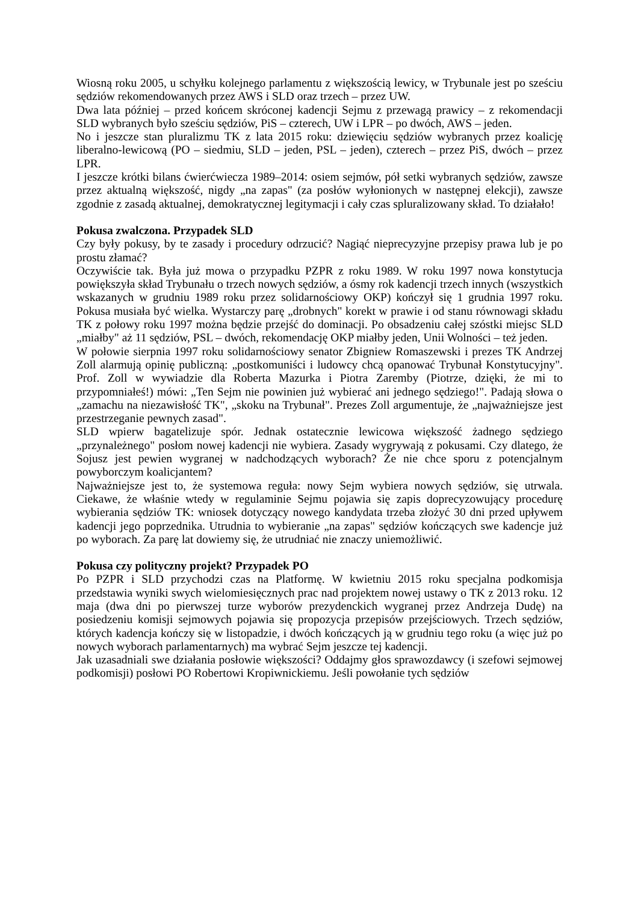Wiosną roku 2005, u schyłku kolejnego parlamentu z większością lewicy, w Trybunale jest po sześciu sędziów rekomendowanych przez AWS i SLD oraz trzech – przez UW.
Dwa lata później – przed końcem skróconej kadencji Sejmu z przewagą prawicy – z rekomendacji SLD wybranych było sześciu sędziów, PiS – czterech, UW i LPR – po dwóch, AWS – jeden.
No i jeszcze stan pluralizmu TK z lata 2015 roku: dziewięciu sędziów wybranych przez koalicję liberalno-lewicową (PO – siedmiu, SLD – jeden, PSL – jeden), czterech – przez PiS, dwóch – przez LPR.
I jeszcze krótki bilans ćwierćwiecza 1989–2014: osiem sejmów, pół setki wybranych sędziów, zawsze przez aktualną większość, nigdy „na zapas" (za posłów wyłonionych w następnej elekcji), zawsze zgodnie z zasadą aktualnej, demokratycznej legitymacji i cały czas spluralizowany skład. To działało!
Pokusa zwalczona. Przypadek SLD
Czy były pokusy, by te zasady i procedury odrzucić? Nagiąć nieprecyzyjne przepisy prawa lub je po prostu złamać?
Oczywiście tak. Była już mowa o przypadku PZPR z roku 1989. W roku 1997 nowa konstytucja powiększyła skład Trybunału o trzech nowych sędziów, a ósmy rok kadencji trzech innych (wszystkich wskazanych w grudniu 1989 roku przez solidarnościowy OKP) kończył się 1 grudnia 1997 roku. Pokusa musiała być wielka. Wystarczy parę „drobnych" korekt w prawie i od stanu równowagi składu TK z połowy roku 1997 można będzie przejść do dominacji. Po obsadzeniu całej szóstki miejsc SLD „miałby" aż 11 sędziów, PSL – dwóch, rekomendację OKP miałby jeden, Unii Wolności – też jeden.
W połowie sierpnia 1997 roku solidarnościowy senator Zbigniew Romaszewski i prezes TK Andrzej Zoll alarmują opinię publiczną: „postkomuniści i ludowcy chcą opanować Trybunał Konstytucyjny". Prof. Zoll w wywiadzie dla Roberta Mazurka i Piotra Zaremby (Piotrze, dzięki, że mi to przypomniałeś!) mówi: „Ten Sejm nie powinien już wybierać ani jednego sędziego!". Padają słowa o „zamachu na niezawisłość TK", „skoku na Trybunał". Prezes Zoll argumentuje, że „najważniejsze jest przestrzeganie pewnych zasad".
SLD wpierw bagatelizuje spór. Jednak ostatecznie lewicowa większość żadnego sędziego „przynależnego" posłom nowej kadencji nie wybiera. Zasady wygrywają z pokusami. Czy dlatego, że Sojusz jest pewien wygranej w nadchodzących wyborach? Że nie chce sporu z potencjalnym powyborczym koalicjantem?
Najważniejsze jest to, że systemowa reguła: nowy Sejm wybiera nowych sędziów, się utrwala. Ciekawe, że właśnie wtedy w regulaminie Sejmu pojawia się zapis doprecyzowujący procedurę wybierania sędziów TK: wniosek dotyczący nowego kandydata trzeba złożyć 30 dni przed upływem kadencji jego poprzednika. Utrudnia to wybieranie „na zapas" sędziów kończących swe kadencje już po wyborach. Za parę lat dowiemy się, że utrudniać nie znaczy uniemożliwić.
Pokusa czy polityczny projekt? Przypadek PO
Po PZPR i SLD przychodzi czas na Platformę. W kwietniu 2015 roku specjalna podkomisja przedstawia wyniki swych wielomiesięcznych prac nad projektem nowej ustawy o TK z 2013 roku. 12 maja (dwa dni po pierwszej turze wyborów prezydenckich wygranej przez Andrzeja Dudę) na posiedzeniu komisji sejmowych pojawia się propozycja przepisów przejściowych. Trzech sędziów, których kadencja kończy się w listopadzie, i dwóch kończących ją w grudniu tego roku (a więc już po nowych wyborach parlamentarnych) ma wybrać Sejm jeszcze tej kadencji.
Jak uzasadniali swe działania posłowie większości? Oddajmy głos sprawozdawcy (i szefowi sejmowej podkomisji) posłowi PO Robertowi Kropiwnickiemu. Jeśli powołanie tych sędziów